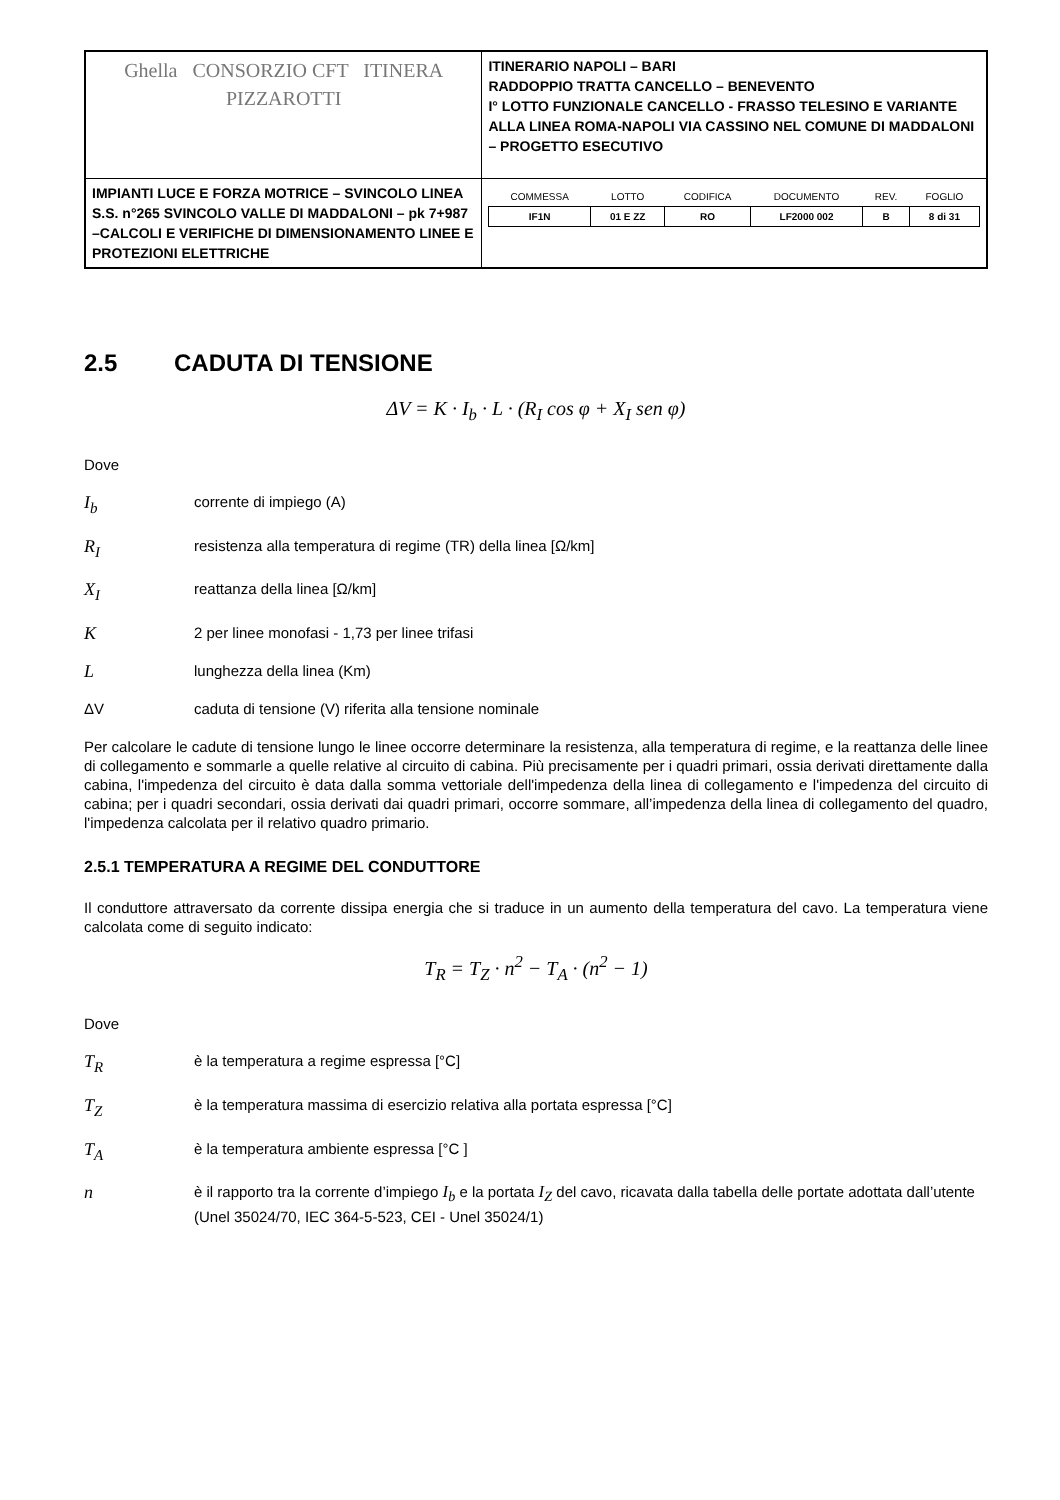| Ghella CONSORZIO CFT ITINERA PIZZAROTTI | ITINERARIO NAPOLI – BARI RADDOPPIO TRATTA CANCELLO – BENEVENTO I° LOTTO FUNZIONALE CANCELLO - FRASSO TELESINO E VARIANTE ALLA LINEA ROMA-NAPOLI VIA CASSINO NEL COMUNE DI MADDALONI – PROGETTO ESECUTIVO |
| IMPIANTI LUCE E FORZA MOTRICE – SVINCOLO LINEA S.S. n°265 SVINCOLO VALLE DI MADDALONI – pk 7+987 –CALCOLI E VERIFICHE DI DIMENSIONAMENTO LINEE E PROTEZIONI ELETTRICHE | / COMMESSA / LOTTO / CODIFICA / DOCUMENTO / REV. / FOGLIO / / --- / --- / --- / --- / --- / --- / / IF1N / 01 E ZZ / RO / LF2000 002 / B / 8 di 31 / |
2.5 CADUTA DI TENSIONE
ΔV = K · I<sub>b</sub> · L · (R<sub>I</sub> cos φ + X<sub>I</sub> sen φ)
Dove
I<sub>b</sub>
corrente di impiego (A)
R<sub>I</sub>
resistenza alla temperatura di regime (TR) della linea [Ω/km]
X<sub>I</sub>
reattanza della linea [Ω/km]
K
2 per linee monofasi - 1,73 per linee trifasi
L
lunghezza della linea (Km)
ΔV caduta di tensione (V) riferita alla tensione nominale
Per calcolare le cadute di tensione lungo le linee occorre determinare la resistenza, alla temperatura di regime, e la reattanza delle linee di collegamento e sommarle a quelle relative al circuito di cabina. Più precisamente per i quadri primari, ossia derivati direttamente dalla cabina, l'impedenza del circuito è data dalla somma vettoriale dell'impedenza della linea di collegamento e l'impedenza del circuito di cabina; per i quadri secondari, ossia derivati dai quadri primari, occorre sommare, all’impedenza della linea di collegamento del quadro, l'impedenza calcolata per il relativo quadro primario.
2.5.1 TEMPERATURA A REGIME DEL CONDUTTORE
Il conduttore attraversato da corrente dissipa energia che si traduce in un aumento della temperatura del cavo. La temperatura viene calcolata come di seguito indicato:
T<sub>R</sub> = T<sub>Z</sub> · n<sup>2</sup> − T<sub>A</sub> · (n<sup>2</sup> − 1)
Dove
T<sub>R</sub>
è la temperatura a regime espressa [°C]
T<sub>Z</sub>
è la temperatura massima di esercizio relativa alla portata espressa [°C]
T<sub>A</sub>
è la temperatura ambiente espressa [°C ]
n
è il rapporto tra la corrente d’impiego I<sub>b</sub> e la portata I<sub>Z</sub> del cavo, ricavata dalla tabella delle portate adottata dall’utente (Unel 35024/70, IEC 364-5-523, CEI - Unel 35024/1)